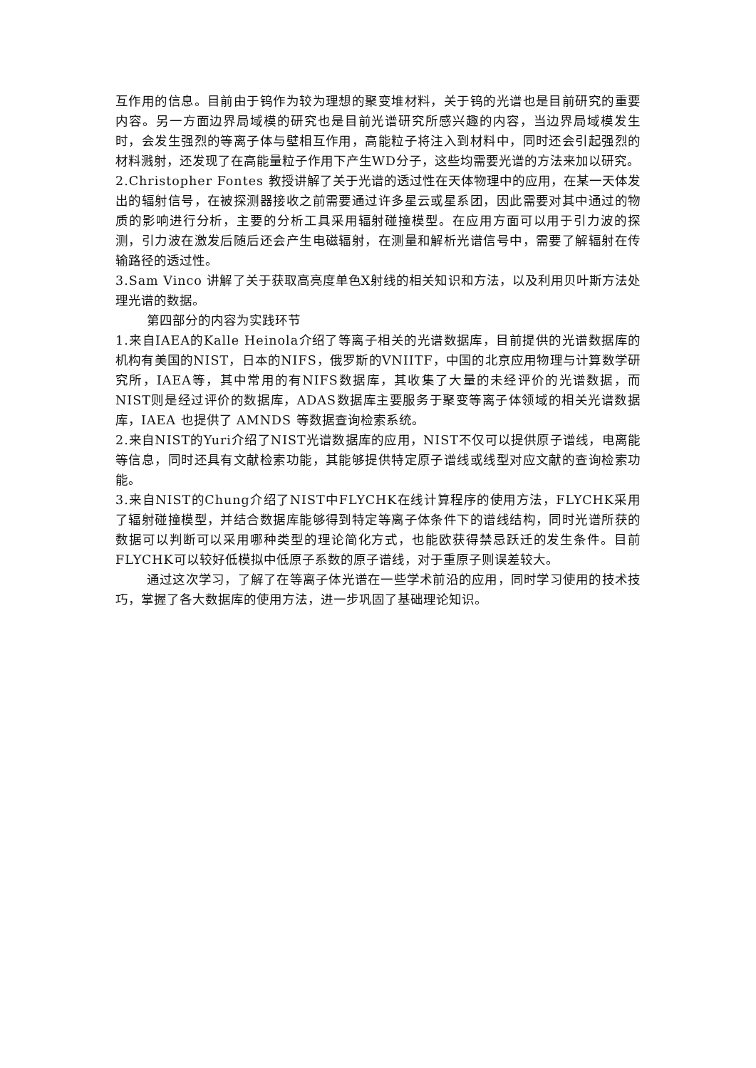互作用的信息。目前由于钨作为较为理想的聚变堆材料，关于钨的光谱也是目前研究的重要内容。另一方面边界局域模的研究也是目前光谱研究所感兴趣的内容，当边界局域模发生时，会发生强烈的等离子体与壁相互作用，高能粒子将注入到材料中，同时还会引起强烈的材料溅射，还发现了在高能量粒子作用下产生WD分子，这些均需要光谱的方法来加以研究。
2.Christopher Fontes 教授讲解了关于光谱的透过性在天体物理中的应用，在某一天体发出的辐射信号，在被探测器接收之前需要通过许多星云或星系团，因此需要对其中通过的物质的影响进行分析，主要的分析工具采用辐射碰撞模型。在应用方面可以用于引力波的探测，引力波在激发后随后还会产生电磁辐射，在测量和解析光谱信号中，需要了解辐射在传输路径的透过性。
3.Sam Vinco 讲解了关于获取高亮度单色X射线的相关知识和方法，以及利用贝叶斯方法处理光谱的数据。
第四部分的内容为实践环节
1.来自IAEA的Kalle Heinola介绍了等离子相关的光谱数据库，目前提供的光谱数据库的机构有美国的NIST，日本的NIFS，俄罗斯的VNIITF，中国的北京应用物理与计算数学研究所，IAEA等，其中常用的有NIFS数据库，其收集了大量的未经评价的光谱数据，而NIST则是经过评价的数据库，ADAS数据库主要服务于聚变等离子体领域的相关光谱数据库，IAEA 也提供了 AMNDS 等数据查询检索系统。
2.来自NIST的Yuri介绍了NIST光谱数据库的应用，NIST不仅可以提供原子谱线，电离能等信息，同时还具有文献检索功能，其能够提供特定原子谱线或线型对应文献的查询检索功能。
3.来自NIST的Chung介绍了NIST中FLYCHK在线计算程序的使用方法，FLYCHK采用了辐射碰撞模型，并结合数据库能够得到特定等离子体条件下的谱线结构，同时光谱所获的数据可以判断可以采用哪种类型的理论简化方式，也能欧获得禁忌跃迁的发生条件。目前FLYCHK可以较好低模拟中低原子系数的原子谱线，对于重原子则误差较大。
通过这次学习，了解了在等离子体光谱在一些学术前沿的应用，同时学习使用的技术技巧，掌握了各大数据库的使用方法，进一步巩固了基础理论知识。